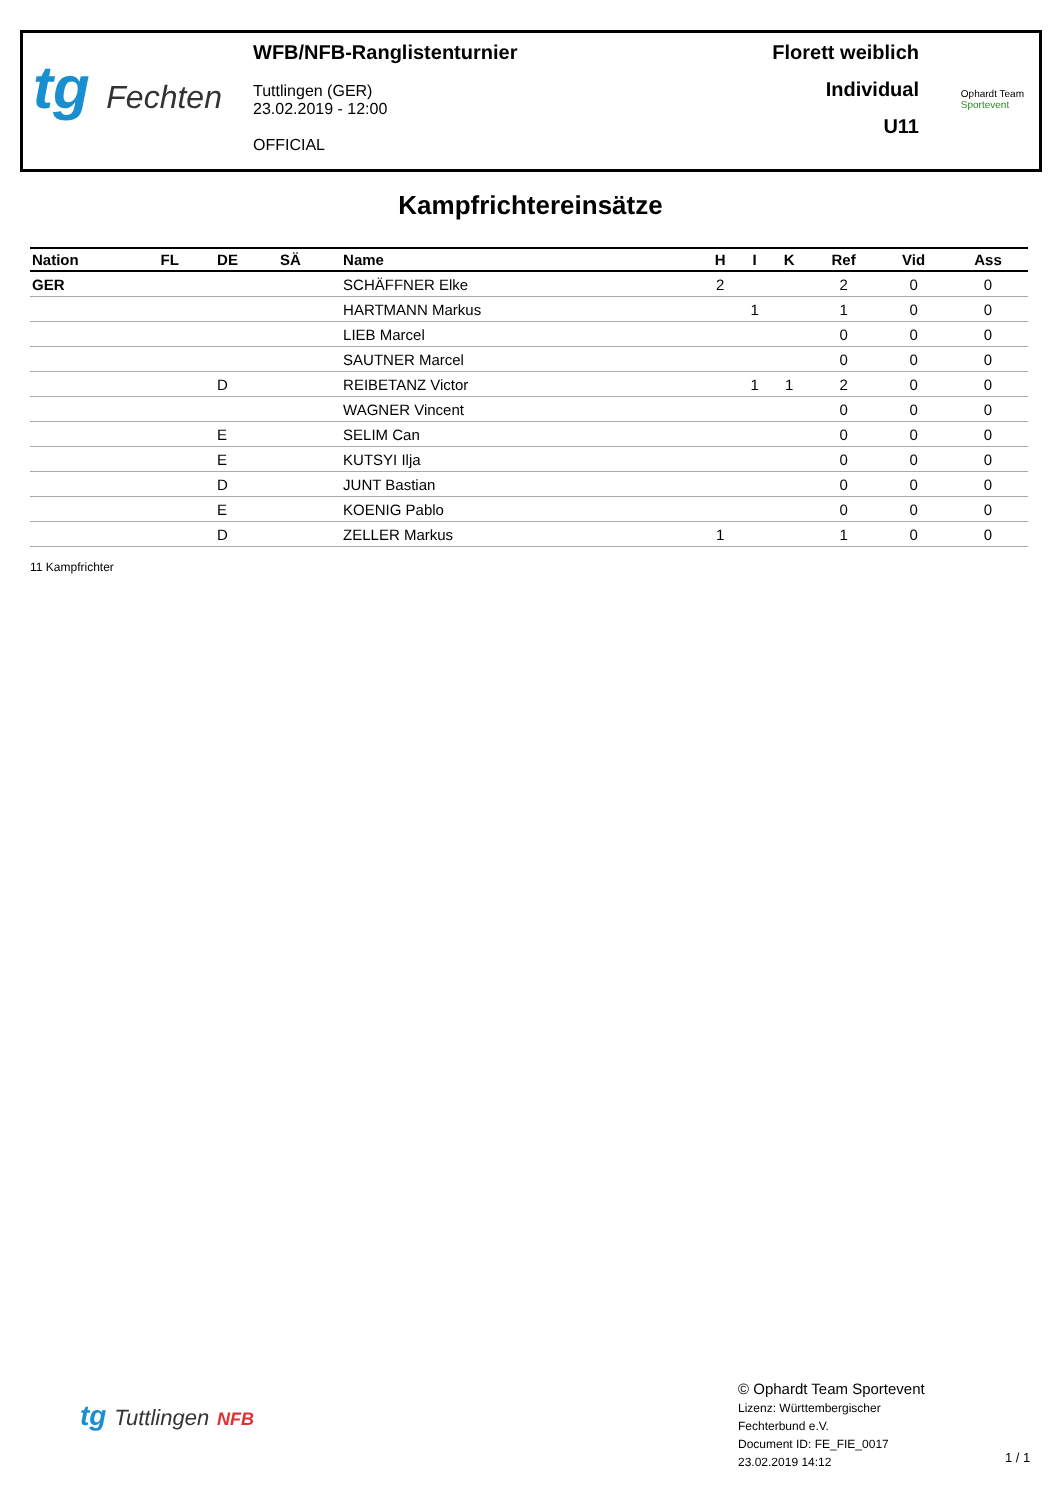tg Fechten
WFB/NFB-Ranglistenturnier
Tuttlingen (GER)
23.02.2019 - 12:00
OFFICIAL
Florett weiblich
Individual
U11
Ophardt Team
Sportevent
Kampfrichtereinsätze
| Nation | FL | DE | SÄ | Name | H | I | K | Ref | Vid | Ass |
| --- | --- | --- | --- | --- | --- | --- | --- | --- | --- | --- |
| GER | | | | SCHÄFFNER Elke | 2 | | | 2 | 0 | 0 |
| | | | | HARTMANN Markus | | 1 | | 1 | 0 | 0 |
| | | | | LIEB Marcel | | | | 0 | 0 | 0 |
| | | | | SAUTNER Marcel | | | | 0 | 0 | 0 |
| | | D | | REIBETANZ Victor | | 1 | 1 | 2 | 0 | 0 |
| | | | | WAGNER Vincent | | | | 0 | 0 | 0 |
| | | E | | SELIM Can | | | | 0 | 0 | 0 |
| | | E | | KUTSYI Ilja | | | | 0 | 0 | 0 |
| | | D | | JUNT Bastian | | | | 0 | 0 | 0 |
| | | E | | KOENIG Pablo | | | | 0 | 0 | 0 |
| | | D | | ZELLER Markus | 1 | | | 1 | 0 | 0 |
11 Kampfrichter
tg Tuttlingen NFB
© Ophardt Team Sportevent
Lizenz: Württembergischer
Fechterbund e.V.
Document ID: FE_FIE_0017
23.02.2019 14:12
1 / 1